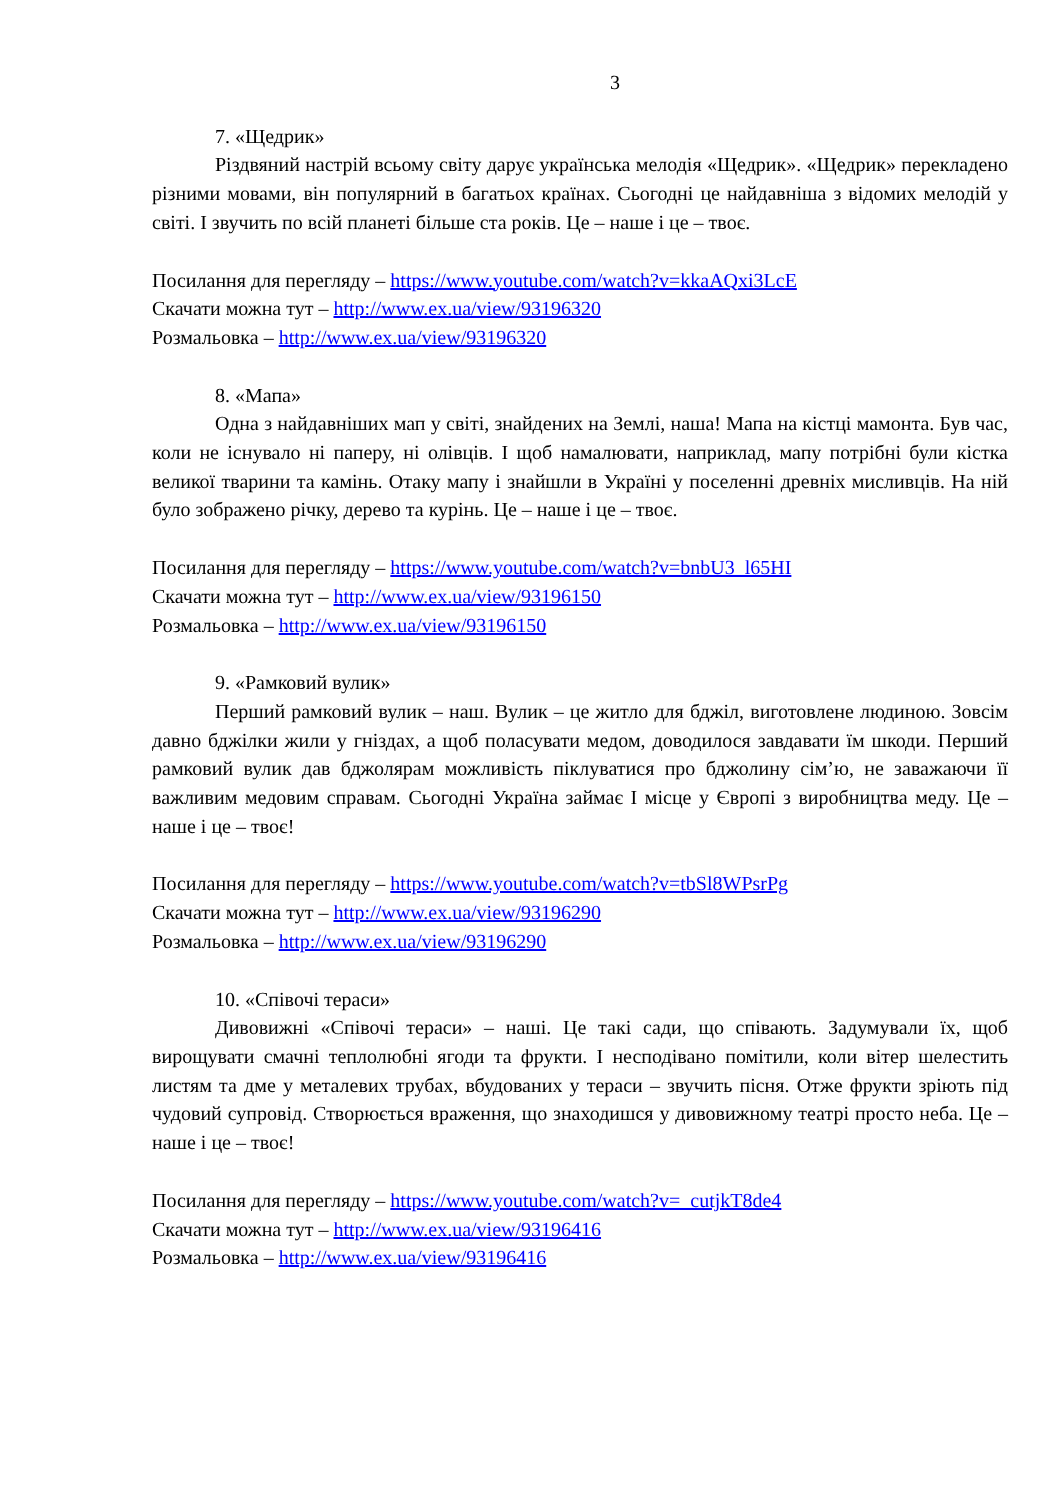3
7. «Щедрик»
Різдвяний настрій всьому світу дарує українська мелодія «Щедрик». «Щедрик» перекладено різними мовами, він популярний в багатьох країнах. Сьогодні це найдавніша з відомих мелодій у світі. І звучить по всій планеті більше ста років. Це – наше і це – твоє.
Посилання для перегляду – https://www.youtube.com/watch?v=kkaAQxi3LcE
Скачати можна тут – http://www.ex.ua/view/93196320
Розмальовка – http://www.ex.ua/view/93196320
8. «Мапа»
Одна з найдавніших мап у світі, знайдених на Землі, наша! Мапа на кістці мамонта. Був час, коли не існувало ні паперу, ні олівців. І щоб намалювати, наприклад, мапу потрібні були кістка великої тварини та камінь. Отаку мапу і знайшли в Україні у поселенні древніх мисливців. На ній було зображено річку, дерево та курінь. Це – наше і це – твоє.
Посилання для перегляду – https://www.youtube.com/watch?v=bnbU3_l65HI
Скачати можна тут – http://www.ex.ua/view/93196150
Розмальовка – http://www.ex.ua/view/93196150
9. «Рамковий вулик»
Перший рамковий вулик – наш. Вулик – це житло для бджіл, виготовлене людиною. Зовсім давно бджілки жили у гніздах, а щоб поласувати медом, доводилося завдавати їм шкоди. Перший рамковий вулик дав бджолярам можливість піклуватися про бджолину сім’ю, не заважаючи її важливим медовим справам. Сьогодні Україна займає І місце у Європі з виробництва меду. Це – наше і це – твоє!
Посилання для перегляду – https://www.youtube.com/watch?v=tbSl8WPsrPg
Скачати можна тут – http://www.ex.ua/view/93196290
Розмальовка – http://www.ex.ua/view/93196290
10. «Співочі тераси»
Дивовижні «Співочі тераси» – наші. Це такі сади, що співають. Задумували їх, щоб вирощувати смачні теплолюбні ягоди та фрукти. І несподівано помітили, коли вітер шелестить листям та дме у металевих трубах, вбудованих у тераси – звучить пісня. Отже фрукти зріють під чудовий супровід. Створюється враження, що знаходишся у дивовижному театрі просто неба. Це – наше і це – твоє!
Посилання для перегляду – https://www.youtube.com/watch?v=_cutjkT8de4
Скачати можна тут – http://www.ex.ua/view/93196416
Розмальовка – http://www.ex.ua/view/93196416